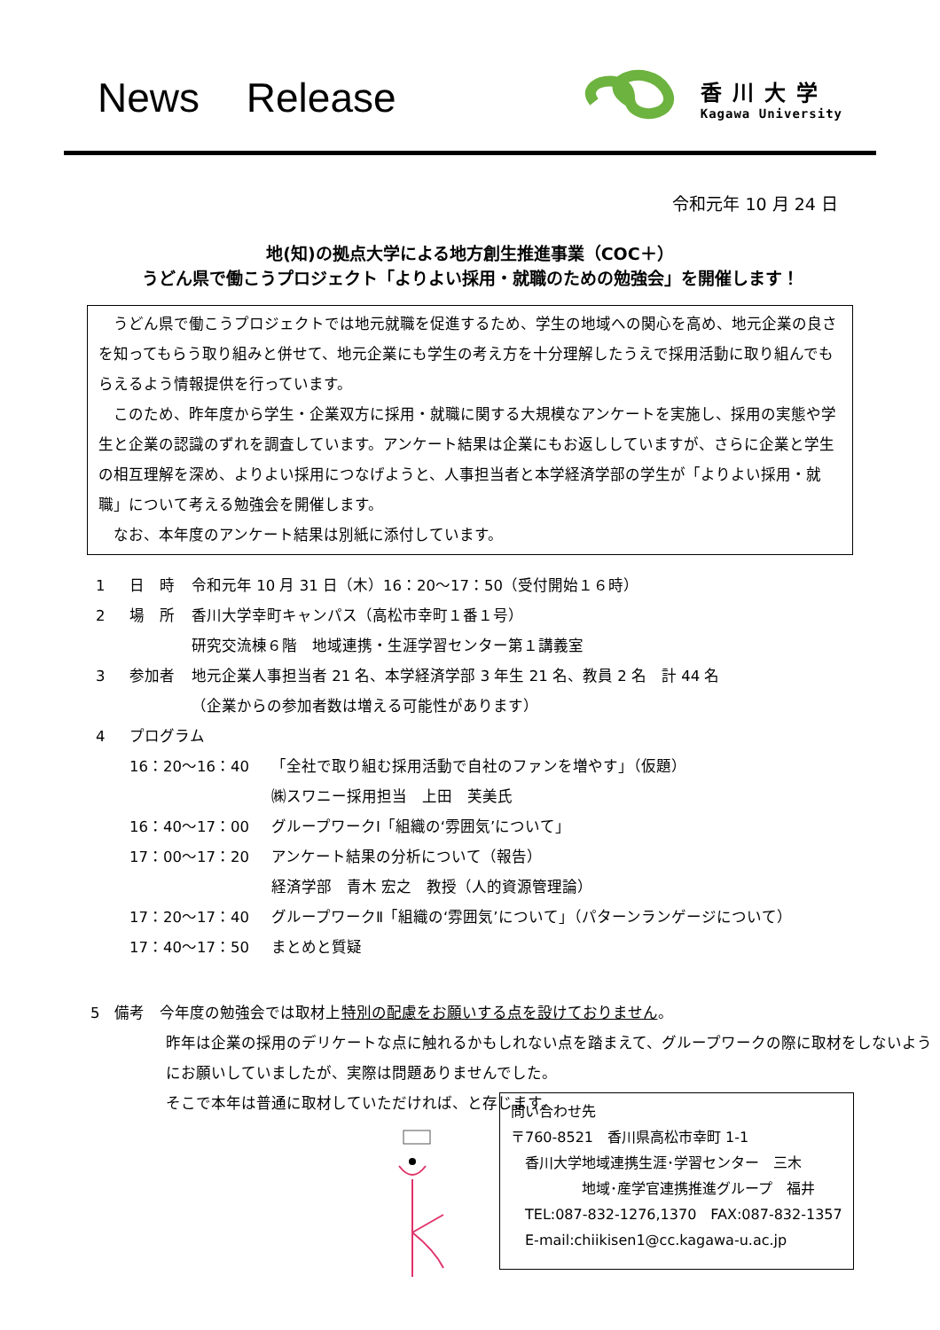News Release
香川大学
Kagawa University
令和元年 10 月 24 日
地(知)の拠点大学による地方創生推進事業（COC＋）
うどん県で働こうプロジェクト「よりよい採用・就職のための勉強会」を開催します！
うどん県で働こうプロジェクトでは地元就職を促進するため、学生の地域への関心を高め、地元企業の良さを知ってもらう取り組みと併せて、地元企業にも学生の考え方を十分理解したうえで採用活動に取り組んでもらえるよう情報提供を行っています。
このため、昨年度から学生・企業双方に採用・就職に関する大規模なアンケートを実施し、採用の実態や学生と企業の認識のずれを調査しています。アンケート結果は企業にもお返ししていますが、さらに企業と学生の相互理解を深め、よりよい採用につなげようと、人事担当者と本学経済学部の学生が「よりよい採用・就職」について考える勉強会を開催します。
なお、本年度のアンケート結果は別紙に添付しています。
1 日　時 令和元年 10 月 31 日（木）16：20～17：50（受付開始１６時）
2 場　所 香川大学幸町キャンパス（高松市幸町１番１号）
研究交流棟６階　地域連携・生涯学習センター第１講義室
3 参加者 地元企業人事担当者 21 名、本学経済学部 3 年生 21 名、教員 2 名　計 44 名
（企業からの参加者数は増える可能性があります）
4 プログラム
16：20～16：40 「全社で取り組む採用活動で自社のファンを増やす」（仮題）
㈱スワニー採用担当　上田　芙美氏
16：40～17：00 グループワークⅠ「組織の‘雰囲気’について」
17：00～17：20 アンケート結果の分析について（報告）
経済学部　青木 宏之　教授（人的資源管理論）
17：20～17：40 グループワークⅡ「組織の‘雰囲気’について」（パターンランゲージについて）
17：40～17：50 まとめと質疑
5　備考　今年度の勉強会では取材上特別の配慮をお願いする点を設けておりません。
昨年は企業の採用のデリケートな点に触れるかもしれない点を踏まえて、グループワークの際に取材をしないようにお願いしていましたが、実際は問題ありませんでした。
そこで本年は普通に取材していただければ、と存じます。
問い合わせ先
〒760-8521　香川県高松市幸町 1-1
　香川大学地域連携生涯･学習センター　三木
　　　　　地域･産学官連携推進グループ　福井
　TEL:087-832-1276,1370　FAX:087-832-1357
　E-mail:chiikisen1@cc.kagawa-u.ac.jp